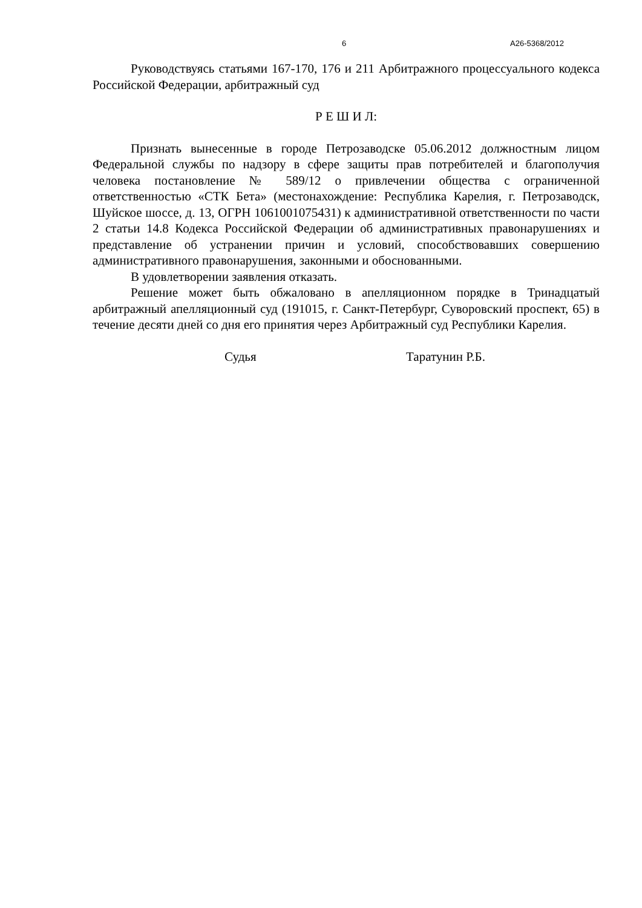6 А26-5368/2012
Руководствуясь статьями 167-170, 176 и 211 Арбитражного процессуального кодекса Российской Федерации, арбитражный суд
Р Е Ш И Л:
Признать вынесенные в городе Петрозаводске 05.06.2012 должностным лицом Федеральной службы по надзору в сфере защиты прав потребителей и благополучия человека постановление № 589/12 о привлечении общества с ограниченной ответственностью «СТК Бета» (местонахождение: Республика Карелия, г. Петрозаводск, Шуйское шоссе, д. 13, ОГРН 1061001075431) к административной ответственности по части 2 статьи 14.8 Кодекса Российской Федерации об административных правонарушениях и представление об устранении причин и условий, способствовавших совершению административного правонарушения, законными и обоснованными.
В удовлетворении заявления отказать.
Решение может быть обжаловано в апелляционном порядке в Тринадцатый арбитражный апелляционный суд (191015, г. Санкт-Петербург, Суворовский проспект, 65) в течение десяти дней со дня его принятия через Арбитражный суд Республики Карелия.
Судья Таратунин Р.Б.